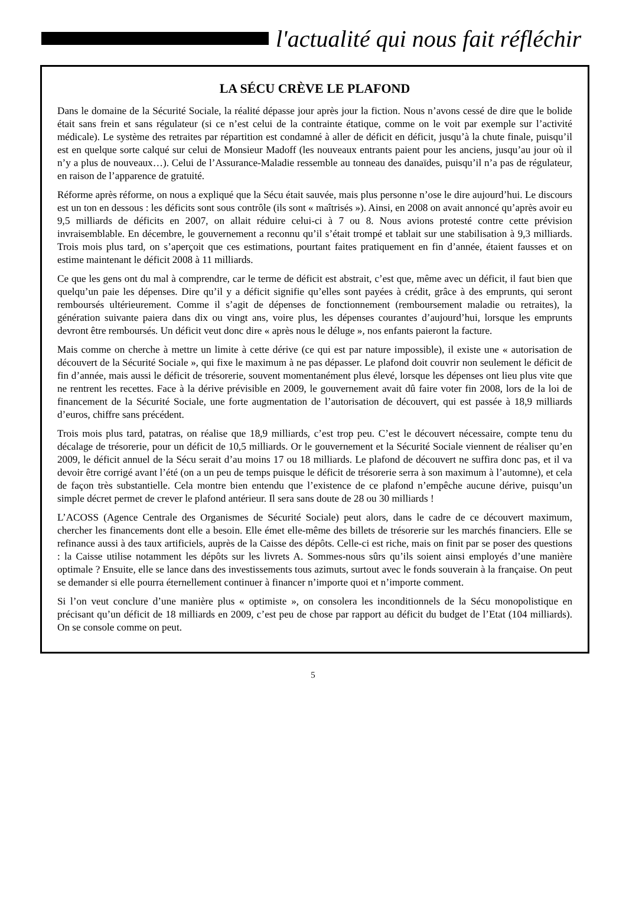l'actualité qui nous fait réfléchir
LA SÉCU CRÈVE LE PLAFOND
Dans le domaine de la Sécurité Sociale, la réalité dépasse jour après jour la fiction. Nous n’avons cessé de dire que le bolide était sans frein et sans régulateur (si ce n’est celui de la contrainte étatique, comme on le voit par exemple sur l’activité médicale). Le système des retraites par répartition est condamné à aller de déficit en déficit, jusqu’à la chute finale, puisqu’il est en quelque sorte calqué sur celui de Monsieur Madoff (les nouveaux entrants paient pour les anciens, jusqu’au jour où il n’y a plus de nouveaux…). Celui de l’Assurance-Maladie ressemble au tonneau des danaïdes, puisqu’il n’a pas de régulateur, en raison de l’apparence de gratuité.
Réforme après réforme, on nous a expliqué que la Sécu était sauvée, mais plus personne n’ose le dire aujourd’hui. Le discours est un ton en dessous : les déficits sont sous contrôle (ils sont « maîtrisés »). Ainsi, en 2008 on avait annoncé qu’après avoir eu 9,5 milliards de déficits en 2007, on allait réduire celui-ci à 7 ou 8. Nous avions protesté contre cette prévision invraisemblable. En décembre, le gouvernement a reconnu qu’il s’était trompé et tablait sur une stabilisation à 9,3 milliards. Trois mois plus tard, on s’aperçoit que ces estimations, pourtant faites pratiquement en fin d’année, étaient fausses et on estime maintenant le déficit 2008 à 11 milliards.
Ce que les gens ont du mal à comprendre, car le terme de déficit est abstrait, c’est que, même avec un déficit, il faut bien que quelqu’un paie les dépenses. Dire qu’il y a déficit signifie qu’elles sont payées à crédit, grâce à des emprunts, qui seront remboursés ultérieurement. Comme il s’agit de dépenses de fonctionnement (remboursement maladie ou retraites), la génération suivante paiera dans dix ou vingt ans, voire plus, les dépenses courantes d’aujourd’hui, lorsque les emprunts devront être remboursés. Un déficit veut donc dire « après nous le déluge », nos enfants paieront la facture.
Mais comme on cherche à mettre un limite à cette dérive (ce qui est par nature impossible), il existe une « autorisation de découvert de la Sécurité Sociale », qui fixe le maximum à ne pas dépasser. Le plafond doit couvrir non seulement le déficit de fin d’année, mais aussi le déficit de trésorerie, souvent momentanément plus élevé, lorsque les dépenses ont lieu plus vite que ne rentrent les recettes. Face à la dérive prévisible en 2009, le gouvernement avait dû faire voter fin 2008, lors de la loi de financement de la Sécurité Sociale, une forte augmentation de l’autorisation de découvert, qui est passée à 18,9 milliards d’euros, chiffre sans précédent.
Trois mois plus tard, patatras, on réalise que 18,9 milliards, c’est trop peu. C’est le découvert nécessaire, compte tenu du décalage de trésorerie, pour un déficit de 10,5 milliards. Or le gouvernement et la Sécurité Sociale viennent de réaliser qu’en 2009, le déficit annuel de la Sécu serait d’au moins 17 ou 18 milliards. Le plafond de découvert ne suffira donc pas, et il va devoir être corrigé avant l’été (on a un peu de temps puisque le déficit de trésorerie serra à son maximum à l’automne), et cela de façon très substantielle. Cela montre bien entendu que l’existence de ce plafond n’empêche aucune dérive, puisqu’un simple décret permet de crever le plafond antérieur. Il sera sans doute de 28 ou 30 milliards !
L’ACOSS (Agence Centrale des Organismes de Sécurité Sociale) peut alors, dans le cadre de ce découvert maximum, chercher les financements dont elle a besoin. Elle émet elle-même des billets de trésorerie sur les marchés financiers. Elle se refinance aussi à des taux artificiels, auprès de la Caisse des dépôts. Celle-ci est riche, mais on finit par se poser des questions : la Caisse utilise notamment les dépôts sur les livrets A. Sommes-nous sûrs qu’ils soient ainsi employés d’une manière optimale ? Ensuite, elle se lance dans des investissements tous azimuts, surtout avec le fonds souverain à la française. On peut se demander si elle pourra éternellement continuer à financer n’importe quoi et n’importe comment.
Si l’on veut conclure d’une manière plus « optimiste », on consolera les inconditionnels de la Sécu monopolistique en précisant qu’un déficit de 18 milliards en 2009, c’est peu de chose par rapport au déficit du budget de l’Etat (104 milliards). On se console comme on peut.
5